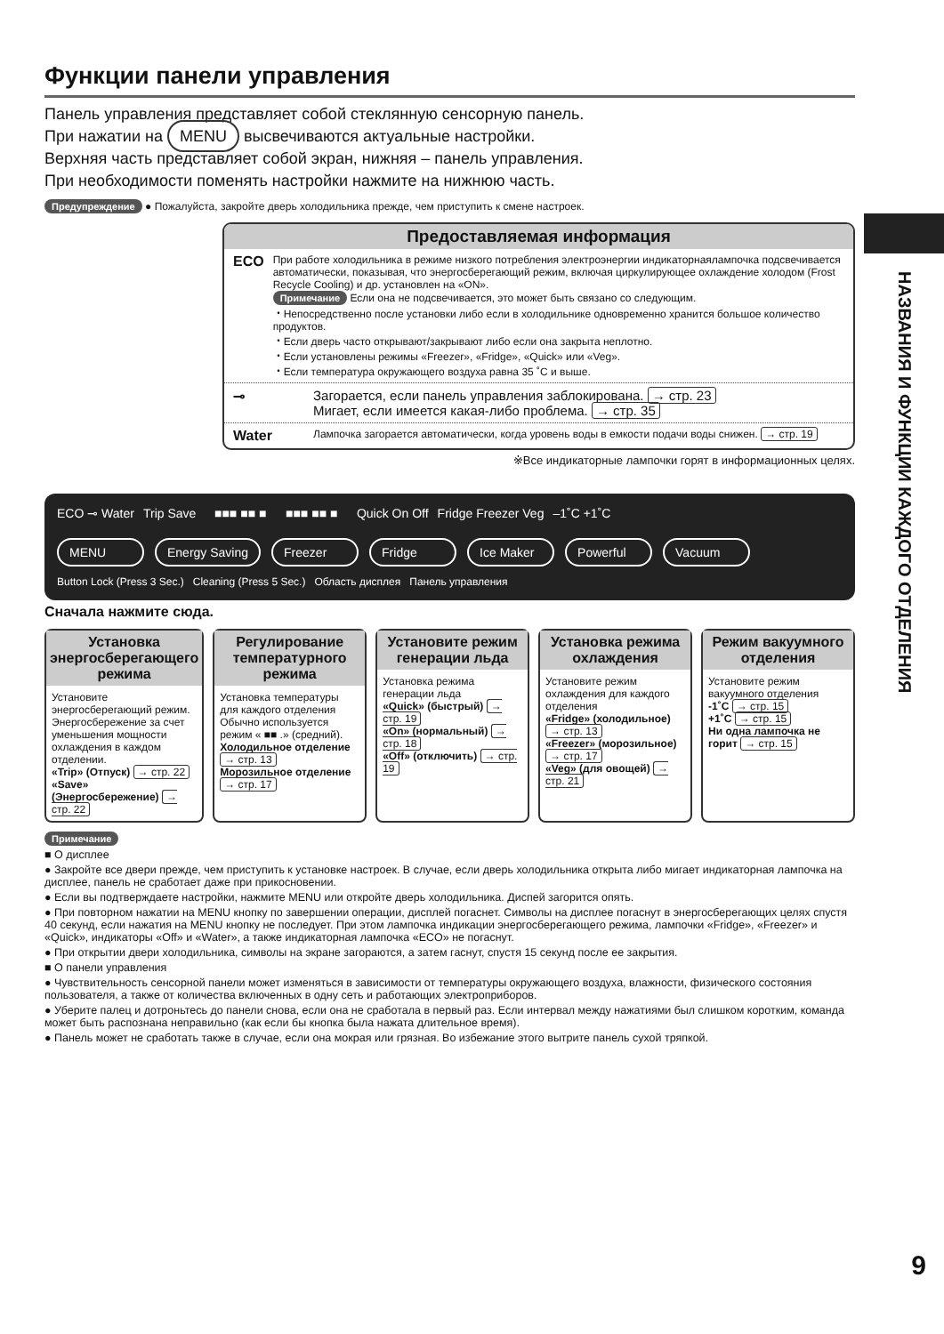Функции панели управления
Панель управления представляет собой стеклянную сенсорную панель.
При нажатии на MENU высвечиваются актуальные настройки.
Верхняя часть представляет собой экран, нижняя – панель управления.
При необходимости поменять настройки нажмите на нижнюю часть.
Предупреждение ● Пожалуйста, закройте дверь холодильника прежде, чем приступить к смене настроек.
Предоставляемая информация
ECO
При работе холодильника в режиме низкого потребления электроэнергии индикаторнаялампочка подсвечивается автоматически, показывая, что энергосберегающий режим, включая циркулирующее охлаждение холодом (Frost Recycle Cooling) и др. установлен на «ON».
Примечание Если она не подсвечивается, это может быть связано со следующим.
・Непосредственно после установки либо если в холодильнике одновременно хранится большое количество продуктов.
・Если дверь часто открывают/закрывают либо если она закрыта неплотно.
・Если установлены режимы «Freezer», «Fridge», «Quick» или «Veg».
・Если температура окружающего воздуха равна 35 ˚C и выше.
⊸ Загорается, если панель управления заблокирована. → стр. 23
Мигает, если имеется какая-либо проблема. → стр. 35
Water
Лампочка загорается автоматически, когда уровень воды в емкости подачи воды снижен. → стр. 19
※Все индикаторные лампочки горят в информационных целях.
ECO ⊸ Water Trip Save ■■■ ■■ ■ ■■■ ■■ ■ Quick On Off Fridge Freezer Veg –1˚C +1˚C
MENU Energy Saving Freezer Fridge Ice Maker Powerful Vacuum
Button Lock (Press 3 Sec.) Cleaning (Press 5 Sec.) Область дисплея Панель управления
Сначала нажмите сюда.
Установка энергосберегающего режима
Установите энергосберегающий режим.
Энергосбережение за счет уменьшения мощности охлаждения в каждом отделении.
«Trip» (Отпуск) → стр. 22
«Save» (Энергосбережение) → стр. 22
Регулирование температурного режима
Установка температуры для каждого отделения Обычно используется режим « ■■ .» (средний).
Холодильное отделение → стр. 13
Морозильное отделение → стр. 17
Установите режим генерации льда
Установка режима генерации льда
«Quick» (быстрый) → стр. 19
«On» (нормальный) → стр. 18
«Off» (отключить) → стр. 19
Установка режима охлаждения
Установите режим охлаждения для каждого отделения
«Fridge» (холодильное) → стр. 13
«Freezer» (морозильное) → стр. 17
«Veg» (для овощей) → стр. 21
Режим вакуумного отделения
Установите режим вакуумного отделения
-1˚C → стр. 15
+1˚C → стр. 15
Ни одна лампочка не горит → стр. 15
Примечание
■ О дисплее
● Закройте все двери прежде, чем приступить к установке настроек. В случае, если дверь холодильника открыта либо мигает индикаторная лампочка на дисплее, панель не сработает даже при прикосновении.
● Если вы подтверждаете настройки, нажмите MENU или откройте дверь холодильника. Диспей загорится опять.
● При повторном нажатии на MENU кнопку по завершении операции, дисплей погаснет. Символы на дисплее погаснут в энергосберегающих целях спустя 40 секунд, если нажатия на MENU кнопку не последует. При этом лампочка индикации энергосберегающего режима, лампочки «Fridge», «Freezer» и «Quick», индикаторы «Off» и «Water», а также индикаторная лампочка «ECO» не погаснут.
● При открытии двери холодильника, символы на экране загораются, а затем гаснут, спустя 15 секунд после ее закрытия.
■ О панели управления
● Чувствительность сенсорной панели может изменяться в зависимости от температуры окружающего воздуха, влажности, физического состояния пользователя, а также от количества включенных в одну сеть и работающих электроприборов.
● Уберите палец и дотроньтесь до панели снова, если она не сработала в первый раз. Если интервал между нажатиями был слишком коротким, команда может быть распознана неправильно (как если бы кнопка была нажата длительное время).
● Панель может не сработать также в случае, если она мокрая или грязная. Во избежание этого вытрите панель сухой тряпкой.
НАЗВАНИЯ И ФУНКЦИИ КАЖДОГО ОТДЕЛЕНИЯ
9